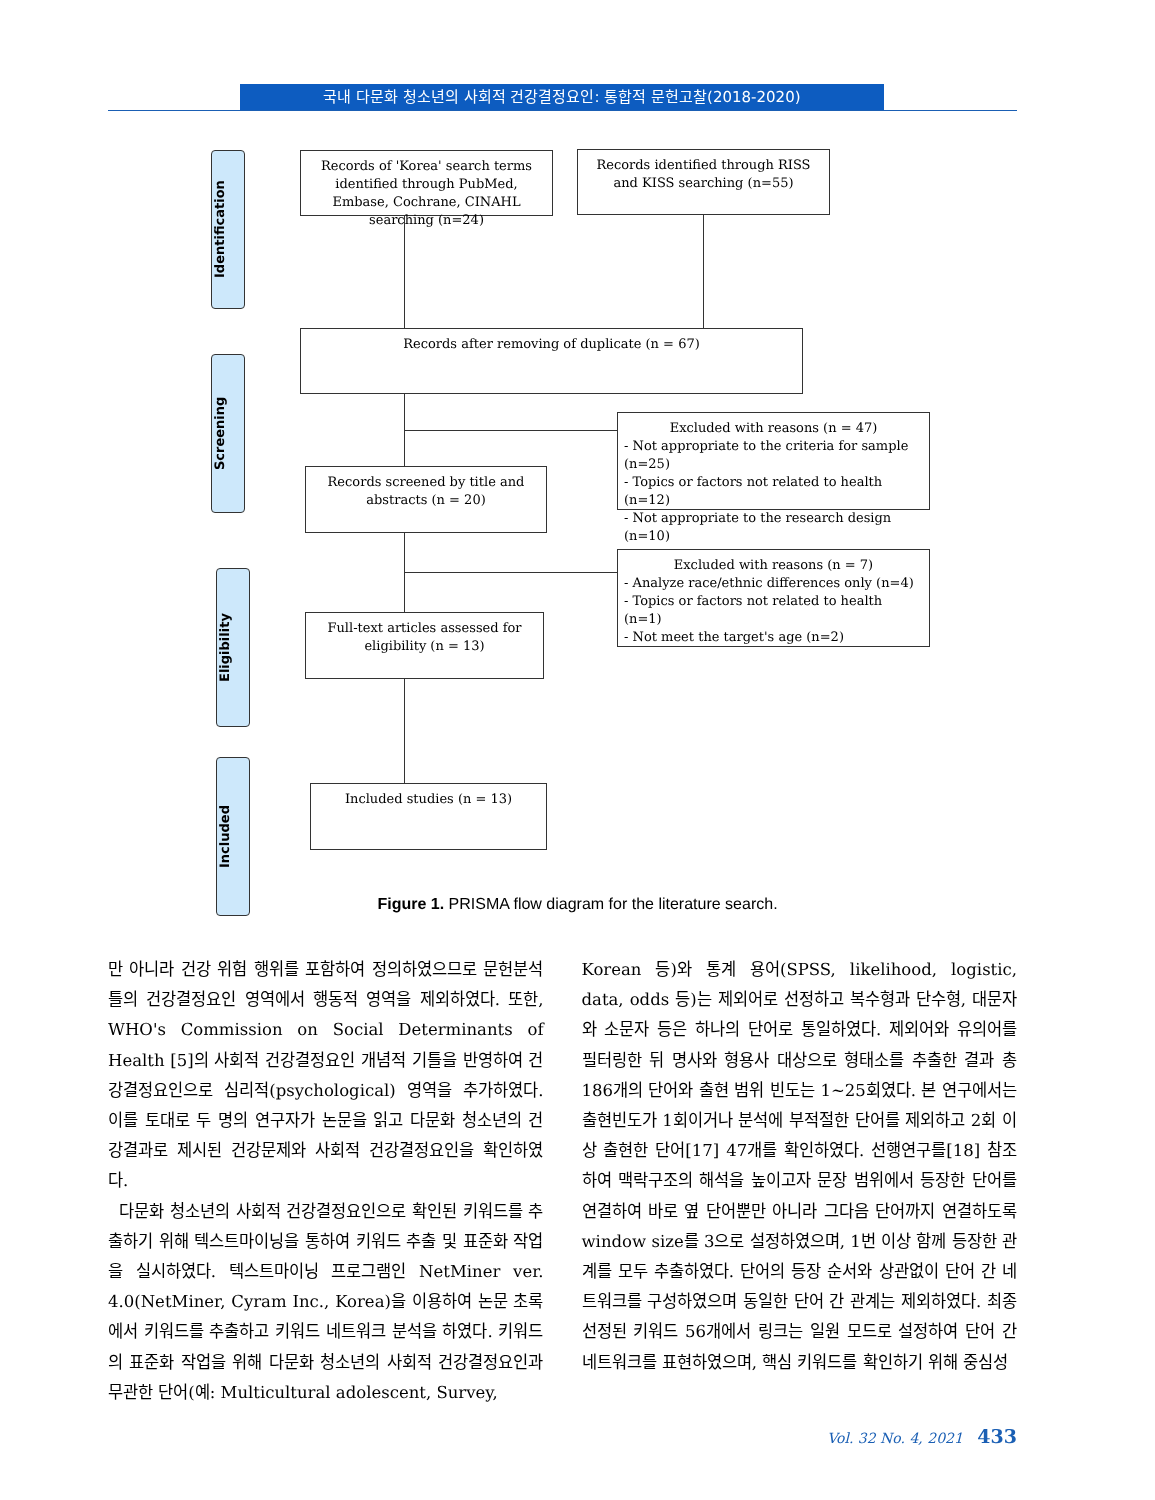국내 다문화 청소년의 사회적 건강결정요인: 통합적 문헌고찰(2018-2020)
Identification
Screening
Eligibility
Included
Records of 'Korea' search terms identified through PubMed, Embase, Cochrane, CINAHL searching (n=24)
Records identified through RISS and KISS searching (n=55)
Records after removing of duplicate (n = 67)
Excluded with reasons (n = 47)
- Not appropriate to the criteria for sample (n=25)
- Topics or factors not related to health (n=12)
- Not appropriate to the research design (n=10)
Records screened by title and abstracts (n = 20)
Excluded with reasons (n = 7)
- Analyze race/ethnic differences only (n=4)
- Topics or factors not related to health (n=1)
- Not meet the target's age (n=2)
Full-text articles assessed for eligibility (n = 13)
Included studies (n = 13)
Figure 1. PRISMA flow diagram for the literature search.
만 아니라 건강 위험 행위를 포함하여 정의하였으므로 문헌분석 틀의 건강결정요인 영역에서 행동적 영역을 제외하였다. 또한, WHO's Commission on Social Determinants of Health [5]의 사회적 건강결정요인 개념적 기틀을 반영하여 건강결정요인으로 심리적(psychological) 영역을 추가하였다. 이를 토대로 두 명의 연구자가 논문을 읽고 다문화 청소년의 건강결과로 제시된 건강문제와 사회적 건강결정요인을 확인하였다.
다문화 청소년의 사회적 건강결정요인으로 확인된 키워드를 추출하기 위해 텍스트마이닝을 통하여 키워드 추출 및 표준화 작업을 실시하였다. 텍스트마이닝 프로그램인 NetMiner ver. 4.0(NetMiner, Cyram Inc., Korea)을 이용하여 논문 초록에서 키워드를 추출하고 키워드 네트워크 분석을 하였다. 키워드의 표준화 작업을 위해 다문화 청소년의 사회적 건강결정요인과 무관한 단어(예: Multicultural adolescent, Survey,
Korean 등)와 통계 용어(SPSS, likelihood, logistic, data, odds 등)는 제외어로 선정하고 복수형과 단수형, 대문자와 소문자 등은 하나의 단어로 통일하였다. 제외어와 유의어를 필터링한 뒤 명사와 형용사 대상으로 형태소를 추출한 결과 총 186개의 단어와 출현 범위 빈도는 1~25회였다. 본 연구에서는 출현빈도가 1회이거나 분석에 부적절한 단어를 제외하고 2회 이상 출현한 단어[17] 47개를 확인하였다. 선행연구를[18] 참조하여 맥락구조의 해석을 높이고자 문장 범위에서 등장한 단어를 연결하여 바로 옆 단어뿐만 아니라 그다음 단어까지 연결하도록 window size를 3으로 설정하였으며, 1번 이상 함께 등장한 관계를 모두 추출하였다. 단어의 등장 순서와 상관없이 단어 간 네트워크를 구성하였으며 동일한 단어 간 관계는 제외하였다. 최종 선정된 키워드 56개에서 링크는 일원 모드로 설정하여 단어 간 네트워크를 표현하였으며, 핵심 키워드를 확인하기 위해 중심성
Vol. 32 No. 4, 2021 433